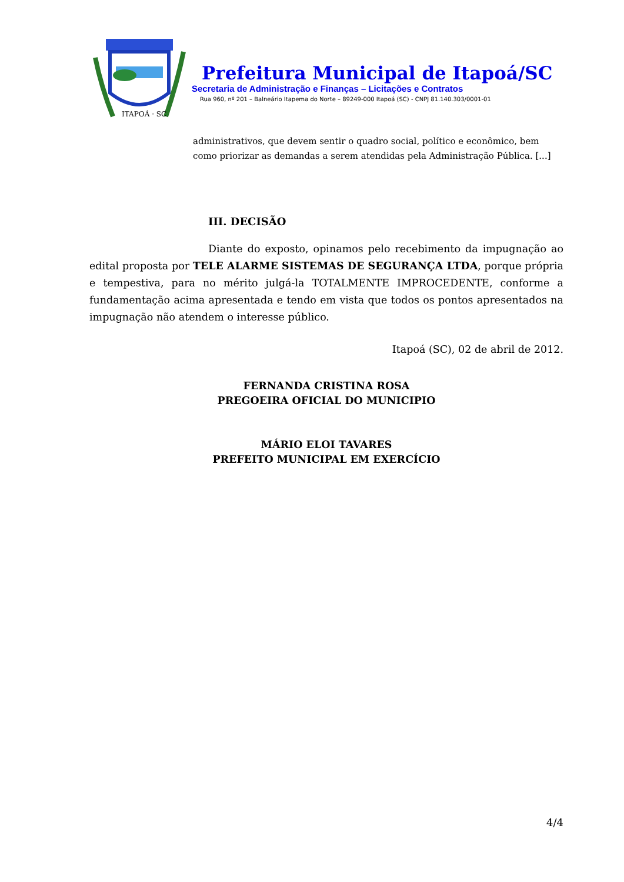ITAPOÁ · SC
Prefeitura Municipal de Itapoá/SC
Secretaria de Administração e Finanças – Licitações e Contratos
Rua 960, nº 201 – Balneário Itapema do Norte – 89249-000 Itapoá (SC) - CNPJ 81.140.303/0001-01
administrativos, que devem sentir o quadro social, político e econômico, bem como priorizar as demandas a serem atendidas pela Administração Pública. [...]
III. DECISÃO
Diante do exposto, opinamos pelo recebimento da impugnação ao edital proposta por TELE ALARME SISTEMAS DE SEGURANÇA LTDA, porque própria e tempestiva, para no mérito julgá-la TOTALMENTE IMPROCEDENTE, conforme a fundamentação acima apresentada e tendo em vista que todos os pontos apresentados na impugnação não atendem o interesse público.
Itapoá (SC), 02 de abril de 2012.
FERNANDA CRISTINA ROSA
PREGOEIRA OFICIAL DO MUNICIPIO
MÁRIO ELOI TAVARES
PREFEITO MUNICIPAL EM EXERCÍCIO
4/4